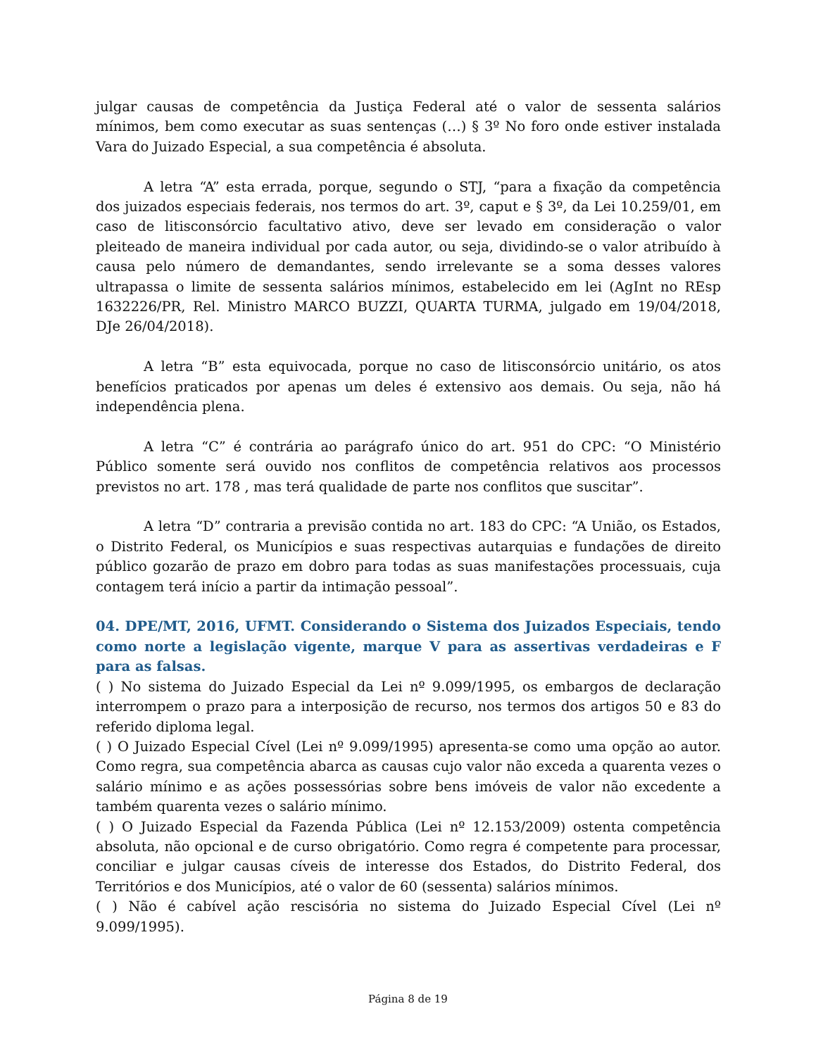julgar causas de competência da Justiça Federal até o valor de sessenta salários mínimos, bem como executar as suas sentenças (…) § 3º No foro onde estiver instalada Vara do Juizado Especial, a sua competência é absoluta.
A letra “A” esta errada, porque, segundo o STJ, “para a fixação da competência dos juizados especiais federais, nos termos do art. 3º, caput e § 3º, da Lei 10.259/01, em caso de litisconsórcio facultativo ativo, deve ser levado em consideração o valor pleiteado de maneira individual por cada autor, ou seja, dividindo-se o valor atribuído à causa pelo número de demandantes, sendo irrelevante se a soma desses valores ultrapassa o limite de sessenta salários mínimos, estabelecido em lei (AgInt no REsp 1632226/PR, Rel. Ministro MARCO BUZZI, QUARTA TURMA, julgado em 19/04/2018, DJe 26/04/2018).
A letra “B” esta equivocada, porque no caso de litisconsórcio unitário, os atos benefícios praticados por apenas um deles é extensivo aos demais. Ou seja, não há independência plena.
A letra “C” é contrária ao parágrafo único do art. 951 do CPC: “O Ministério Público somente será ouvido nos conflitos de competência relativos aos processos previstos no art. 178 , mas terá qualidade de parte nos conflitos que suscitar”.
A letra “D” contraria a previsão contida no art. 183 do CPC: “A União, os Estados, o Distrito Federal, os Municípios e suas respectivas autarquias e fundações de direito público gozarão de prazo em dobro para todas as suas manifestações processuais, cuja contagem terá início a partir da intimação pessoal”.
04. DPE/MT, 2016, UFMT. Considerando o Sistema dos Juizados Especiais, tendo como norte a legislação vigente, marque V para as assertivas verdadeiras e F para as falsas.
( ) No sistema do Juizado Especial da Lei nº 9.099/1995, os embargos de declaração interrompem o prazo para a interposição de recurso, nos termos dos artigos 50 e 83 do referido diploma legal.
( ) O Juizado Especial Cível (Lei nº 9.099/1995) apresenta-se como uma opção ao autor. Como regra, sua competência abarca as causas cujo valor não exceda a quarenta vezes o salário mínimo e as ações possessórias sobre bens imóveis de valor não excedente a também quarenta vezes o salário mínimo.
( ) O Juizado Especial da Fazenda Pública (Lei nº 12.153/2009) ostenta competência absoluta, não opcional e de curso obrigatório. Como regra é competente para processar, conciliar e julgar causas cíveis de interesse dos Estados, do Distrito Federal, dos Territórios e dos Municípios, até o valor de 60 (sessenta) salários mínimos.
( ) Não é cabível ação rescisória no sistema do Juizado Especial Cível (Lei nº 9.099/1995).
Página 8 de 19